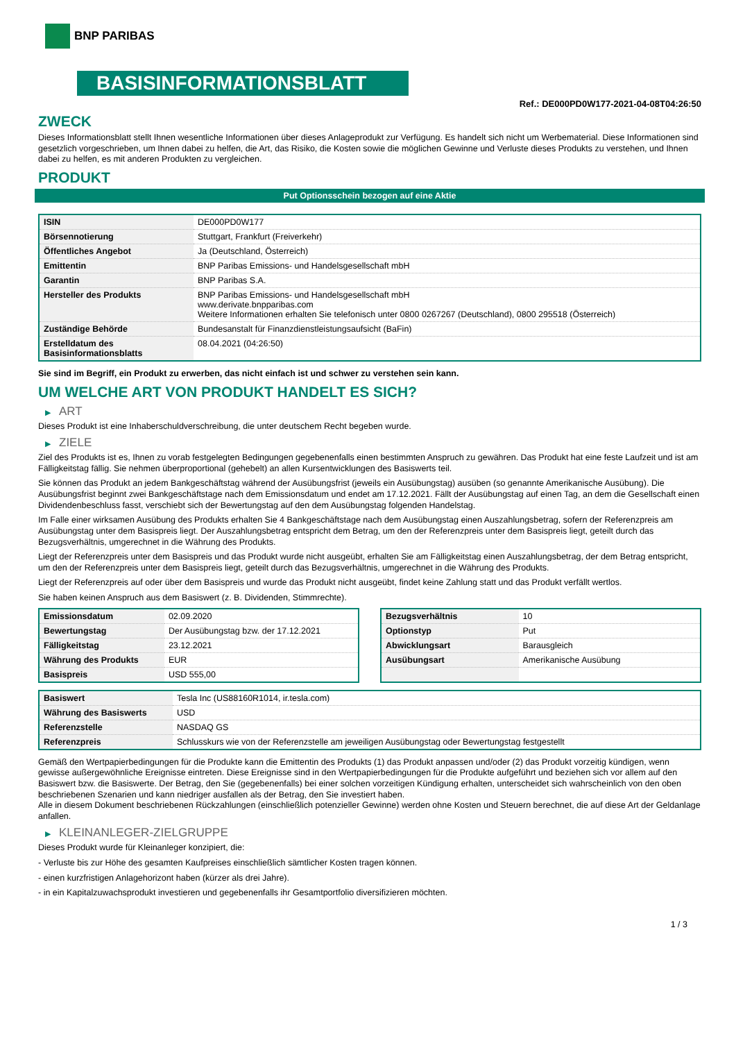BNP PARIBAS
BASISINFORMATIONSBLATT
Ref.: DE000PD0W177-2021-04-08T04:26:50
ZWECK
Dieses Informationsblatt stellt Ihnen wesentliche Informationen über dieses Anlageprodukt zur Verfügung. Es handelt sich nicht um Werbematerial. Diese Informationen sind gesetzlich vorgeschrieben, um Ihnen dabei zu helfen, die Art, das Risiko, die Kosten sowie die möglichen Gewinne und Verluste dieses Produkts zu verstehen, und Ihnen dabei zu helfen, es mit anderen Produkten zu vergleichen.
PRODUKT
Put Optionsschein bezogen auf eine Aktie
| ISIN | DE000PD0W177 |
| Börsennotierung | Stuttgart, Frankfurt (Freiverkehr) |
| Öffentliches Angebot | Ja (Deutschland, Österreich) |
| Emittentin | BNP Paribas Emissions- und Handelsgesellschaft mbH |
| Garantin | BNP Paribas S.A. |
| Hersteller des Produkts | BNP Paribas Emissions- und Handelsgesellschaft mbH www.derivate.bnpparibas.com Weitere Informationen erhalten Sie telefonisch unter 0800 0267267 (Deutschland), 0800 295518 (Österreich) |
| Zuständige Behörde | Bundesanstalt für Finanzdienstleistungsaufsicht (BaFin) |
| Erstelldatum des Basisinformationsblatts | 08.04.2021 (04:26:50) |
Sie sind im Begriff, ein Produkt zu erwerben, das nicht einfach ist und schwer zu verstehen sein kann.
UM WELCHE ART VON PRODUKT HANDELT ES SICH?
▶ ART
Dieses Produkt ist eine Inhaberschuldverschreibung, die unter deutschem Recht begeben wurde.
▶ ZIELE
Ziel des Produkts ist es, Ihnen zu vorab festgelegten Bedingungen gegebenenfalls einen bestimmten Anspruch zu gewähren. Das Produkt hat eine feste Laufzeit und ist am Fälligkeitstag fällig. Sie nehmen überproportional (gehebelt) an allen Kursentwicklungen des Basiswerts teil.
Sie können das Produkt an jedem Bankgeschäftstag während der Ausübungsfrist (jeweils ein Ausübungstag) ausüben (so genannte Amerikanische Ausübung). Die Ausübungsfrist beginnt zwei Bankgeschäftstage nach dem Emissionsdatum und endet am 17.12.2021. Fällt der Ausübungstag auf einen Tag, an dem die Gesellschaft einen Dividendenbeschluss fasst, verschiebt sich der Bewertungstag auf den dem Ausübungstag folgenden Handelstag.
Im Falle einer wirksamen Ausübung des Produkts erhalten Sie 4 Bankgeschäftstage nach dem Ausübungstag einen Auszahlungsbetrag, sofern der Referenzpreis am Ausübungstag unter dem Basispreis liegt. Der Auszahlungsbetrag entspricht dem Betrag, um den der Referenzpreis unter dem Basispreis liegt, geteilt durch das Bezugsverhältnis, umgerechnet in die Währung des Produkts.
Liegt der Referenzpreis unter dem Basispreis und das Produkt wurde nicht ausgeübt, erhalten Sie am Fälligkeitstag einen Auszahlungsbetrag, der dem Betrag entspricht, um den der Referenzpreis unter dem Basispreis liegt, geteilt durch das Bezugsverhältnis, umgerechnet in die Währung des Produkts.
Liegt der Referenzpreis auf oder über dem Basispreis und wurde das Produkt nicht ausgeübt, findet keine Zahlung statt und das Produkt verfällt wertlos.
Sie haben keinen Anspruch aus dem Basiswert (z. B. Dividenden, Stimmrechte).
| Emissionsdatum | 02.09.2020 |
| Bewertungstag | Der Ausübungstag bzw. der 17.12.2021 |
| Fälligkeitstag | 23.12.2021 |
| Währung des Produkts | EUR |
| Basispreis | USD 555,00 |
| Bezugsverhältnis | 10 |
| Optionstyp | Put |
| Abwicklungsart | Barausgleich |
| Ausübungsart | Amerikanische Ausübung |
| Basiswert | Tesla Inc (US88160R1014, ir.tesla.com) |
| Währung des Basiswerts | USD |
| Referenzstelle | NASDAQ GS |
| Referenzpreis | Schlusskurs wie von der Referenzstelle am jeweiligen Ausübungstag oder Bewertungstag festgestellt |
Gemäß den Wertpapierbedingungen für die Produkte kann die Emittentin des Produkts (1) das Produkt anpassen und/oder (2) das Produkt vorzeitig kündigen, wenn gewisse außergewöhnliche Ereignisse eintreten. Diese Ereignisse sind in den Wertpapierbedingungen für die Produkte aufgeführt und beziehen sich vor allem auf den Basiswert bzw. die Basiswerte. Der Betrag, den Sie (gegebenenfalls) bei einer solchen vorzeitigen Kündigung erhalten, unterscheidet sich wahrscheinlich von den oben beschriebenen Szenarien und kann niedriger ausfallen als der Betrag, den Sie investiert haben.
Alle in diesem Dokument beschriebenen Rückzahlungen (einschließlich potenzieller Gewinne) werden ohne Kosten und Steuern berechnet, die auf diese Art der Geldanlage anfallen.
▶ KLEINANLEGER-ZIELGRUPPE
Dieses Produkt wurde für Kleinanleger konzipiert, die:
- Verluste bis zur Höhe des gesamten Kaufpreises einschließlich sämtlicher Kosten tragen können.
- einen kurzfristigen Anlagehorizont haben (kürzer als drei Jahre).
- in ein Kapitalzuwachsprodukt investieren und gegebenenfalls ihr Gesamtportfolio diversifizieren möchten.
1 / 3